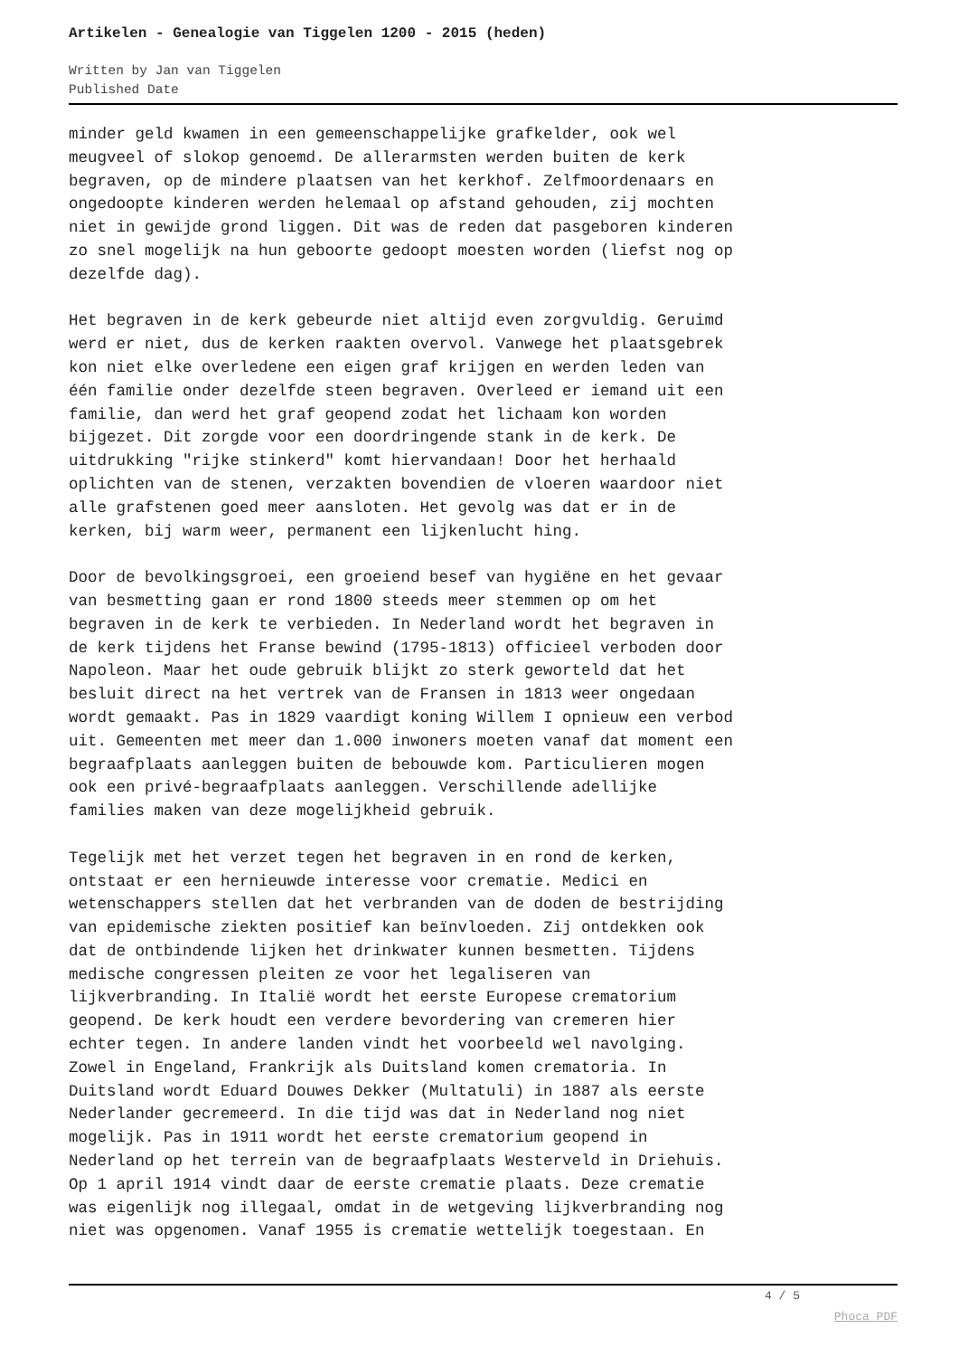Artikelen - Genealogie van Tiggelen 1200 - 2015 (heden)
Written by Jan van Tiggelen
Published Date
minder geld kwamen in een gemeenschappelijke grafkelder, ook wel meugveel of slokop genoemd. De allerarmsten werden buiten de kerk begraven, op de mindere plaatsen van het kerkhof. Zelfmoordenaars en ongedoopte kinderen werden helemaal op afstand gehouden, zij mochten niet in gewijde grond liggen. Dit was de reden dat pasgeboren kinderen zo snel mogelijk na hun geboorte gedoopt moesten worden (liefst nog op dezelfde dag).
Het begraven in de kerk gebeurde niet altijd even zorgvuldig. Geruimd werd er niet, dus de kerken raakten overvol. Vanwege het plaatsgebrek kon niet elke overledene een eigen graf krijgen en werden leden van één familie onder dezelfde steen begraven. Overleed er iemand uit een familie, dan werd het graf geopend zodat het lichaam kon worden bijgezet. Dit zorgde voor een doordringende stank in de kerk. De uitdrukking "rijke stinkerd" komt hiervandaan! Door het herhaald oplichten van de stenen, verzakten bovendien de vloeren waardoor niet alle grafstenen goed meer aansloten. Het gevolg was dat er in de kerken, bij warm weer, permanent een lijkenlucht hing.
Door de bevolkingsgroei, een groeiend besef van hygiëne en het gevaar van besmetting gaan er rond 1800 steeds meer stemmen op om het begraven in de kerk te verbieden. In Nederland wordt het begraven in de kerk tijdens het Franse bewind (1795-1813) officieel verboden door Napoleon. Maar het oude gebruik blijkt zo sterk geworteld dat het besluit direct na het vertrek van de Fransen in 1813 weer ongedaan wordt gemaakt. Pas in 1829 vaardigt koning Willem I opnieuw een verbod uit. Gemeenten met meer dan 1.000 inwoners moeten vanaf dat moment een begraafplaats aanleggen buiten de bebouwde kom. Particulieren mogen ook een privé-begraafplaats aanleggen. Verschillende adellijke families maken van deze mogelijkheid gebruik.
Tegelijk met het verzet tegen het begraven in en rond de kerken, ontstaat er een hernieuwde interesse voor crematie. Medici en wetenschappers stellen dat het verbranden van de doden de bestrijding van epidemische ziekten positief kan beïnvloeden. Zij ontdekken ook dat de ontbindende lijken het drinkwater kunnen besmetten. Tijdens medische congressen pleiten ze voor het legaliseren van lijkverbranding. In Italië wordt het eerste Europese crematorium geopend. De kerk houdt een verdere bevordering van cremeren hier echter tegen. In andere landen vindt het voorbeeld wel navolging. Zowel in Engeland, Frankrijk als Duitsland komen crematoria. In Duitsland wordt Eduard Douwes Dekker (Multatuli) in 1887 als eerste Nederlander gecremeerd. In die tijd was dat in Nederland nog niet mogelijk. Pas in 1911 wordt het eerste crematorium geopend in Nederland op het terrein van de begraafplaats Westerveld in Driehuis. Op 1 april 1914 vindt daar de eerste crematie plaats. Deze crematie was eigenlijk nog illegaal, omdat in de wetgeving lijkverbranding nog niet was opgenomen. Vanaf 1955 is crematie wettelijk toegestaan. En
4 / 5
Phoca PDF